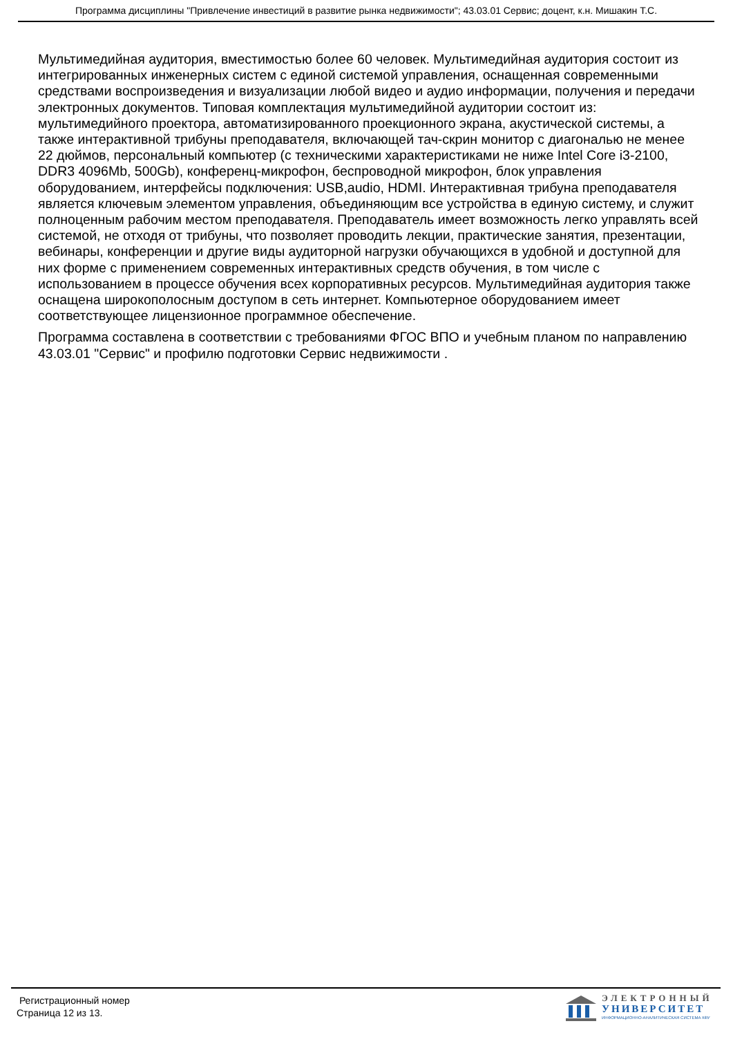Программа дисциплины "Привлечение инвестиций в развитие рынка недвижимости"; 43.03.01 Сервис; доцент, к.н. Мишакин Т.С.
Мультимедийная аудитория, вместимостью более 60 человек. Мультимедийная аудитория состоит из интегрированных инженерных систем с единой системой управления, оснащенная современными средствами воспроизведения и визуализации любой видео и аудио информации, получения и передачи электронных документов. Типовая комплектация мультимедийной аудитории состоит из: мультимедийного проектора, автоматизированного проекционного экрана, акустической системы, а также интерактивной трибуны преподавателя, включающей тач-скрин монитор с диагональю не менее 22 дюймов, персональный компьютер (с техническими характеристиками не ниже Intel Core i3-2100, DDR3 4096Mb, 500Gb), конференц-микрофон, беспроводной микрофон, блок управления оборудованием, интерфейсы подключения: USB,audio, HDMI. Интерактивная трибуна преподавателя является ключевым элементом управления, объединяющим все устройства в единую систему, и служит полноценным рабочим местом преподавателя. Преподаватель имеет возможность легко управлять всей системой, не отходя от трибуны, что позволяет проводить лекции, практические занятия, презентации, вебинары, конференции и другие виды аудиторной нагрузки обучающихся в удобной и доступной для них форме с применением современных интерактивных средств обучения, в том числе с использованием в процессе обучения всех корпоративных ресурсов. Мультимедийная аудитория также оснащена широкополосным доступом в сеть интернет. Компьютерное оборудованием имеет соответствующее лицензионное программное обеспечение.
Программа составлена в соответствии с требованиями ФГОС ВПО и учебным планом по направлению 43.03.01 "Сервис" и профилю подготовки Сервис недвижимости .
Регистрационный номер
Страница 12 из 13.
ЭЛЕКТРОННЫЙ
УНИВЕРСИТЕТ
ИНФОРМАЦИОННО-АНАЛИТИЧЕСКАЯ СИСТЕМА КФУ